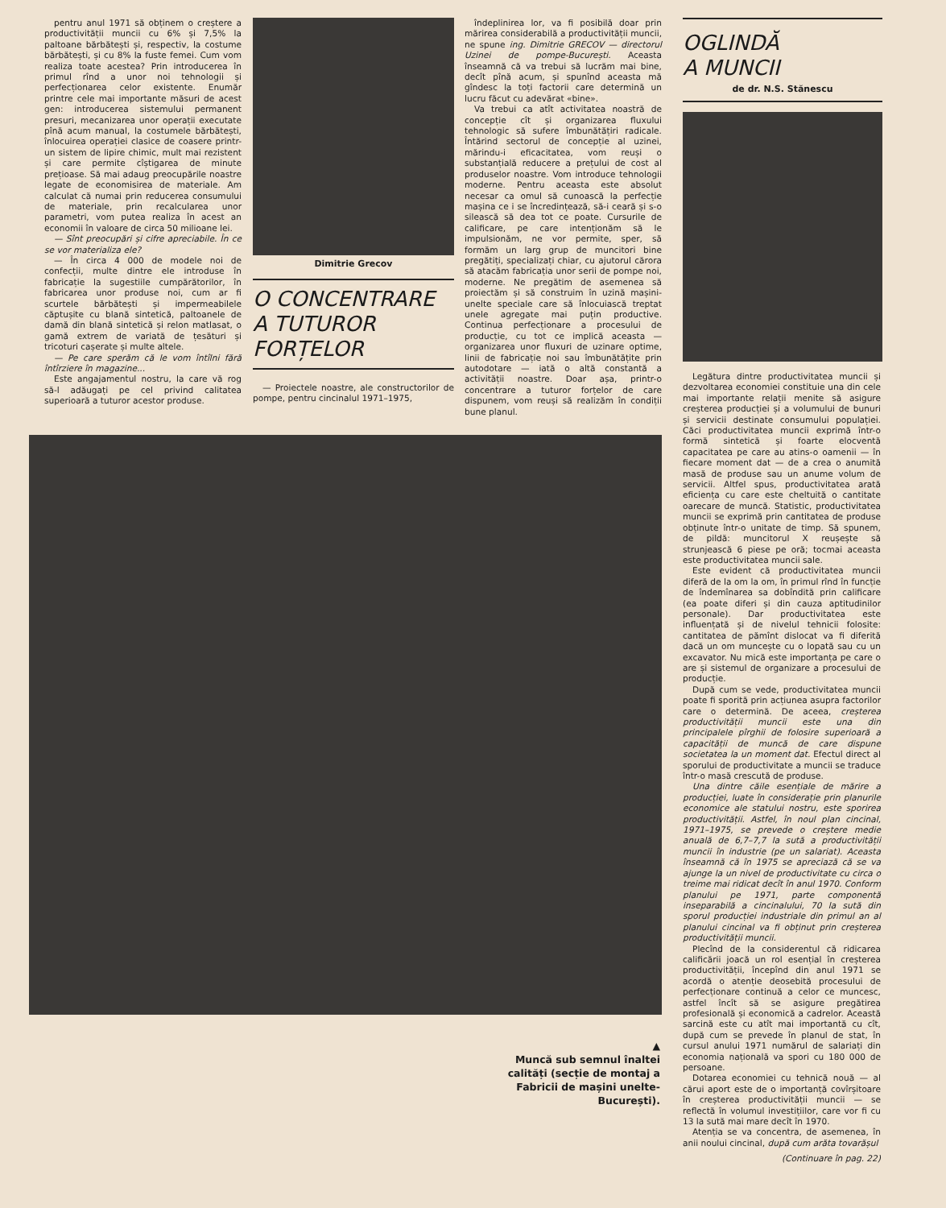pentru anul 1971 să obținem o creștere a productivității muncii cu 6% și 7,5% la paltoane bărbătești și, respectiv, la costume bărbătești, și cu 8% la fuste femei. Cum vom realiza toate acestea? Prin introducerea în primul rînd a unor noi tehnologii și perfecționarea celor existente. Enumăr printre cele mai importante măsuri de acest gen: introducerea sistemului permanent presuri, mecanizarea unor operații executate pînă acum manual, la costumele bărbătești, înlocuirea operației clasice de coasere printr-un sistem de lipire chimic, mult mai rezistent și care permite cîștigarea de minute prețioase. Să mai adaug preocupările noastre legate de economisirea de materiale. Am calculat că numai prin reducerea consumului de materiale, prin recalcularea unor parametri, vom putea realiza în acest an economii în valoare de circa 50 milioane lei.
— Sînt preocupări și cifre apreciabile. În ce se vor materializa ele?
— În circa 4 000 de modele noi de confecții, multe dintre ele introduse în fabricație la sugestiile cumpărătorilor, în fabricarea unor produse noi, cum ar fi scurtele bărbătești și impermeabilele căptușite cu blană sintetică, paltoanele de damă din blană sintetică și relon matlasat, o gamă extrem de variată de țesături și tricoturi cașerate și multe altele.
— Pe care sperăm că le vom întîlni fără întîrziere în magazine...
Este angajamentul nostru, la care vă rog să-l adăugați pe cel privind calitatea superioară a tuturor acestor produse.
Dimitrie Grecov
O CONCENTRARE
A TUTUROR
FORȚELOR
— Proiectele noastre, ale constructorilor de pompe, pentru cincinalul 1971–1975,
îndeplinirea lor, va fi posibilă doar prin mărirea considerabilă a productivității muncii, ne spune ing. Dimitrie GRECOV — directorul Uzinei de pompe-București. Aceasta înseamnă că va trebui să lucrăm mai bine, decît pînă acum, și spunînd aceasta mă gîndesc la toți factorii care determină un lucru făcut cu adevărat «bine».
Va trebui ca atît activitatea noastră de concepție cît și organizarea fluxului tehnologic să sufere îmbunătățiri radicale. Întărind sectorul de concepție al uzinei, mărindu-i eficacitatea, vom reuși o substanțială reducere a prețului de cost al produselor noastre. Vom introduce tehnologii moderne. Pentru aceasta este absolut necesar ca omul să cunoască la perfecție mașina ce i se încredințează, să-i ceară și s-o silească să dea tot ce poate. Cursurile de calificare, pe care intenționăm să le impulsionăm, ne vor permite, sper, să formăm un larg grup de muncitori bine pregătiți, specializați chiar, cu ajutorul cărora să atacăm fabricația unor serii de pompe noi, moderne. Ne pregătim de asemenea să proiectăm și să construim în uzină mașini-unelte speciale care să înlocuiască treptat unele agregate mai puțin productive. Continua perfecționare a procesului de producție, cu tot ce implică aceasta — organizarea unor fluxuri de uzinare optime, linii de fabricație noi sau îmbunătățite prin autodotare — iată o altă constantă a activității noastre. Doar așa, printr-o concentrare a tuturor forțelor de care dispunem, vom reuși să realizăm în condiții bune planul.
▲
Muncă sub semnul înaltei calități (secție de montaj a Fabricii de mașini unelte-București).
OGLINDĂ
A MUNCII
de dr. N.S. Stănescu
Legătura dintre productivitatea muncii și dezvoltarea economiei constituie una din cele mai importante relații menite să asigure creșterea producției și a volumului de bunuri și servicii destinate consumului populației. Căci productivitatea muncii exprimă într-o formă sintetică și foarte elocventă capacitatea pe care au atins-o oamenii — în fiecare moment dat — de a crea o anumită masă de produse sau un anume volum de servicii. Altfel spus, productivitatea arată eficiența cu care este cheltuită o cantitate oarecare de muncă. Statistic, productivitatea muncii se exprimă prin cantitatea de produse obținute într-o unitate de timp. Să spunem, de pildă: muncitorul X reușește să strunjească 6 piese pe oră; tocmai aceasta este productivitatea muncii sale.
Este evident că productivitatea muncii diferă de la om la om, în primul rînd în funcție de îndemînarea sa dobîndită prin calificare (ea poate diferi și din cauza aptitudinilor personale). Dar productivitatea este influențată și de nivelul tehnicii folosite: cantitatea de pămînt dislocat va fi diferită dacă un om muncește cu o lopată sau cu un excavator. Nu mică este importanța pe care o are și sistemul de organizare a procesului de producție.
După cum se vede, productivitatea muncii poate fi sporită prin acțiunea asupra factorilor care o determină. De aceea, creșterea productivității muncii este una din principalele pîrghii de folosire superioară a capacității de muncă de care dispune societatea la un moment dat. Efectul direct al sporului de productivitate a muncii se traduce într-o masă crescută de produse.
Una dintre căile esențiale de mărire a producției, luate în considerație prin planurile economice ale statului nostru, este sporirea productivității. Astfel, în noul plan cincinal, 1971–1975, se prevede o creștere medie anuală de 6,7–7,7 la sută a productivității muncii în industrie (pe un salariat). Aceasta înseamnă că în 1975 se apreciază că se va ajunge la un nivel de productivitate cu circa o treime mai ridicat decît în anul 1970. Conform planului pe 1971, parte componentă inseparabilă a cincinalului, 70 la sută din sporul producției industriale din primul an al planului cincinal va fi obținut prin creșterea productivității muncii.
Plecînd de la considerentul că ridicarea calificării joacă un rol esențial în creșterea productivității, începînd din anul 1971 se acordă o atenție deosebită procesului de perfecționare continuă a celor ce muncesc, astfel încît să se asigure pregătirea profesională și economică a cadrelor. Această sarcină este cu atît mai importantă cu cît, după cum se prevede în planul de stat, în cursul anului 1971 numărul de salariați din economia națională va spori cu 180 000 de persoane.
Dotarea economiei cu tehnică nouă — al cărui aport este de o importanță covîrșitoare în creșterea productivității muncii — se reflectă în volumul investițiilor, care vor fi cu 13 la sută mai mare decît în 1970.
Atenția se va concentra, de asemenea, în anii noului cincinal, după cum arăta tovarășul
(Continuare în pag. 22)